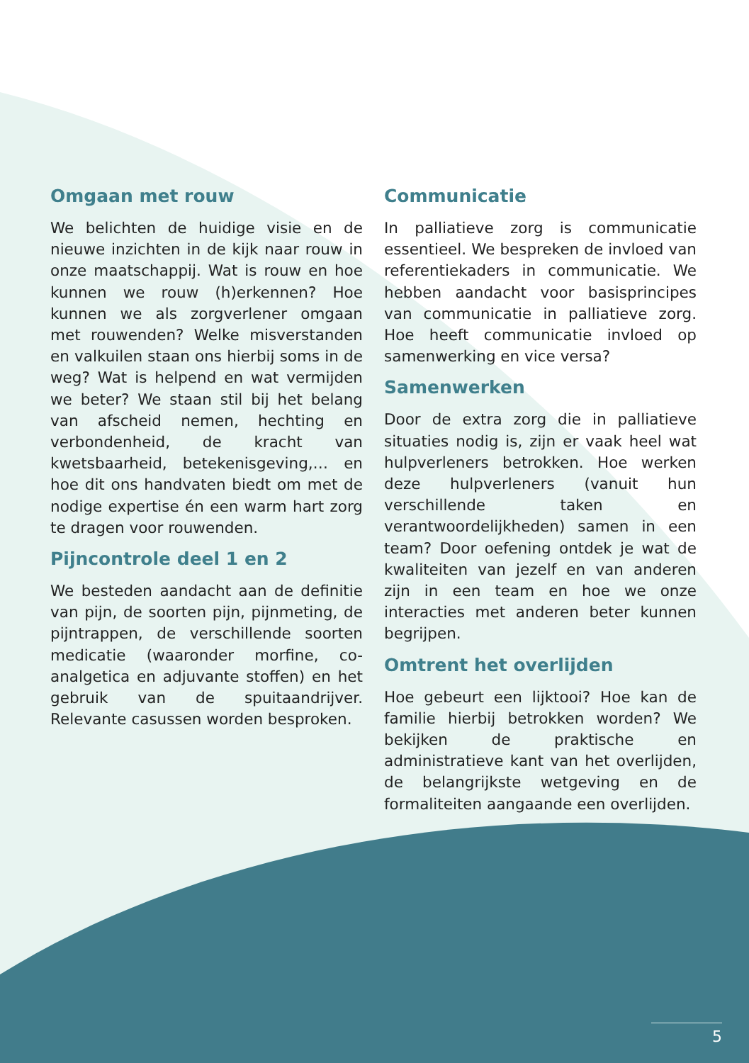Omgaan met rouw
We belichten de huidige visie en de nieuwe inzichten in de kijk naar rouw in onze maatschappij. Wat is rouw en hoe kunnen we rouw (h)erkennen? Hoe kunnen we als zorgverlener omgaan met rouwenden? Welke misverstanden en valkuilen staan ons hierbij soms in de weg? Wat is helpend en wat vermijden we beter? We staan stil bij het belang van afscheid nemen, hechting en verbondenheid, de kracht van kwetsbaarheid, betekenisgeving,… en hoe dit ons handvaten biedt om met de nodige expertise én een warm hart zorg te dragen voor rouwenden.
Pijncontrole deel 1 en 2
We besteden aandacht aan de definitie van pijn, de soorten pijn, pijnmeting, de pijntrappen, de verschillende soorten medicatie (waaronder morfine, co-analgetica en adjuvante stoffen) en het gebruik van de spuitaandrijver. Relevante casussen worden besproken.
Communicatie
In palliatieve zorg is communicatie essentieel. We bespreken de invloed van referentiekaders in communicatie. We hebben aandacht voor basisprincipes van communicatie in palliatieve zorg. Hoe heeft communicatie invloed op samenwerking en vice versa?
Samenwerken
Door de extra zorg die in palliatieve situaties nodig is, zijn er vaak heel wat hulpverleners betrokken. Hoe werken deze hulpverleners (vanuit hun verschillende taken en verantwoordelijkheden) samen in een team? Door oefening ontdek je wat de kwaliteiten van jezelf en van anderen zijn in een team en hoe we onze interacties met anderen beter kunnen begrijpen.
Omtrent het overlijden
Hoe gebeurt een lijktooi? Hoe kan de familie hierbij betrokken worden? We bekijken de praktische en administratieve kant van het overlijden, de belangrijkste wetgeving en de formaliteiten aangaande een overlijden.
5